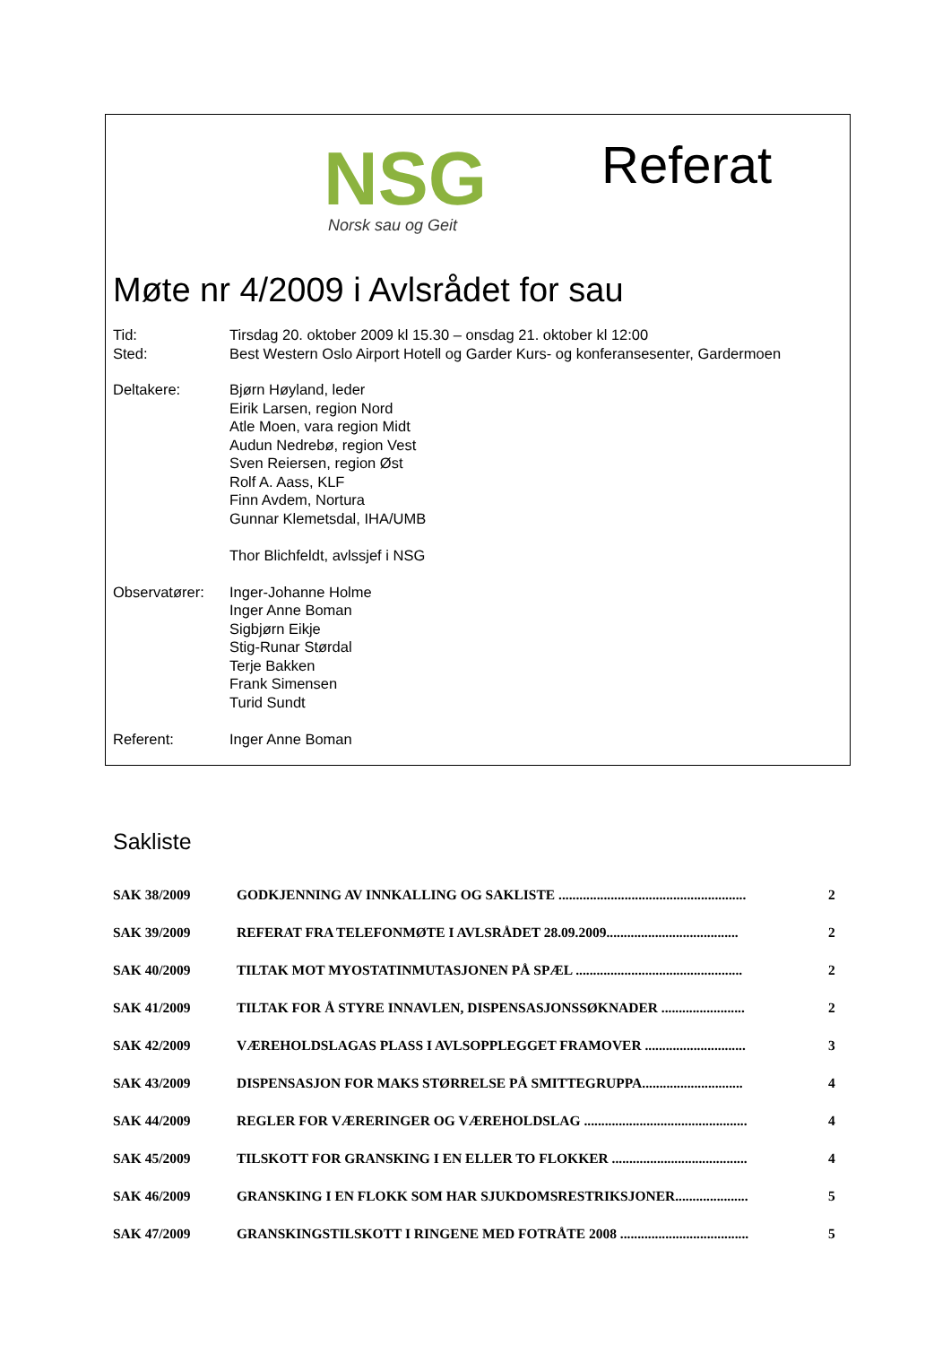NSG
Norsk sau og Geit
Referat
Møte nr 4/2009 i Avlsrådet for sau
| Tid: | Tirsdag 20. oktober 2009 kl 15.30 – onsdag 21. oktober kl 12:00 |
| Sted: | Best Western Oslo Airport Hotell og Garder Kurs- og konferansesenter, Gardermoen |
| Deltakere: | Bjørn Høyland, leder Eirik Larsen, region Nord Atle Moen, vara region Midt Audun Nedrebø, region Vest Sven Reiersen, region Øst Rolf A. Aass, KLF Finn Avdem, Nortura Gunnar Klemetsdal, IHA/UMB Thor Blichfeldt, avlssjef i NSG |
| Observatører: | Inger-Johanne Holme Inger Anne Boman Sigbjørn Eikje Stig-Runar Størdal Terje Bakken Frank Simensen Turid Sundt |
| Referent: | Inger Anne Boman |
Sakliste
| SAK 38/2009 | GODKJENNING AV INNKALLING OG SAKLISTE ...................................................... | 2 |
| SAK 39/2009 | REFERAT FRA TELEFONMØTE I AVLSRÅDET 28.09.2009...................................... | 2 |
| SAK 40/2009 | TILTAK MOT MYOSTATINMUTASJONEN PÅ SPÆL ................................................ | 2 |
| SAK 41/2009 | TILTAK FOR Å STYRE INNAVLEN, DISPENSASJONSSØKNADER ........................ | 2 |
| SAK 42/2009 | VÆREHOLDSLAGAS PLASS I AVLSOPPLEGGET FRAMOVER ............................. | 3 |
| SAK 43/2009 | DISPENSASJON FOR MAKS STØRRELSE PÅ SMITTEGRUPPA............................. | 4 |
| SAK 44/2009 | REGLER FOR VÆRERINGER OG VÆREHOLDSLAG ............................................... | 4 |
| SAK 45/2009 | TILSKOTT FOR GRANSKING I EN ELLER TO FLOKKER ....................................... | 4 |
| SAK 46/2009 | GRANSKING I EN FLOKK SOM HAR SJUKDOMSRESTRIKSJONER..................... | 5 |
| SAK 47/2009 | GRANSKINGSTILSKOTT I RINGENE MED FOTRÅTE 2008 ..................................... | 5 |